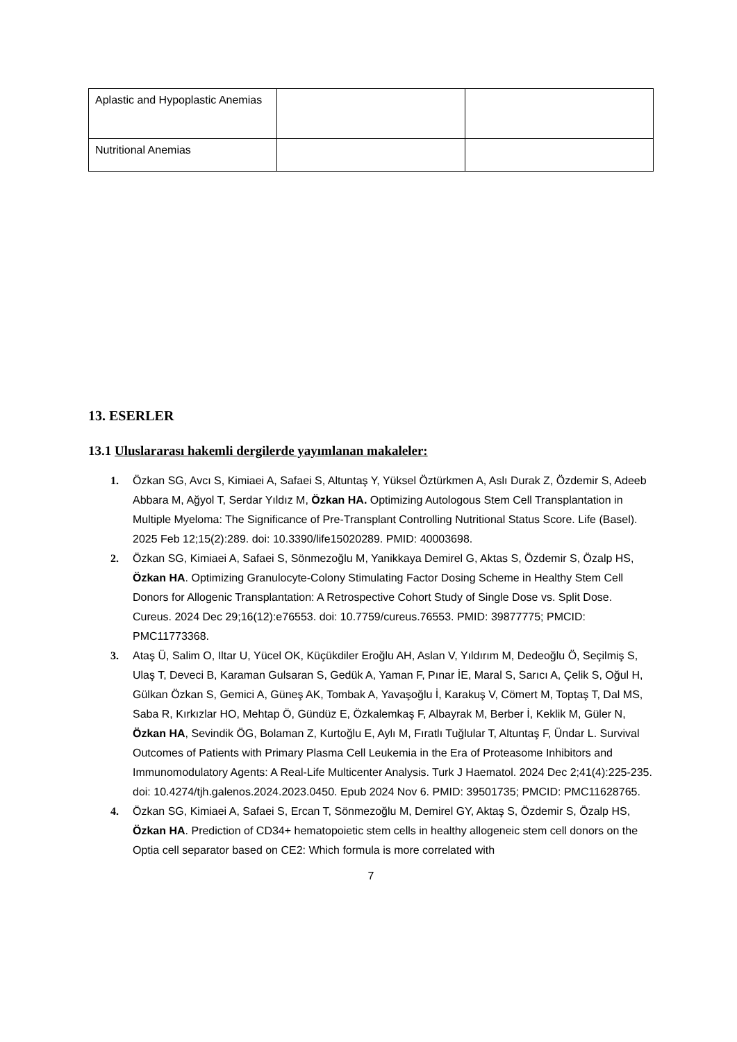| Aplastic and Hypoplastic Anemias | | |
| Nutritional Anemias | | |
13. ESERLER
13.1 Uluslararası hakemli dergilerde yayımlanan makaleler:
1. Özkan SG, Avcı S, Kimiaei A, Safaei S, Altuntaş Y, Yüksel Öztürkmen A, Aslı Durak Z, Özdemir S, Adeeb Abbara M, Ağyol T, Serdar Yıldız M, Özkan HA. Optimizing Autologous Stem Cell Transplantation in Multiple Myeloma: The Significance of Pre-Transplant Controlling Nutritional Status Score. Life (Basel). 2025 Feb 12;15(2):289. doi: 10.3390/life15020289. PMID: 40003698.
2. Özkan SG, Kimiaei A, Safaei S, Sönmezoğlu M, Yanikkaya Demirel G, Aktas S, Özdemir S, Özalp HS, Özkan HA. Optimizing Granulocyte-Colony Stimulating Factor Dosing Scheme in Healthy Stem Cell Donors for Allogenic Transplantation: A Retrospective Cohort Study of Single Dose vs. Split Dose. Cureus. 2024 Dec 29;16(12):e76553. doi: 10.7759/cureus.76553. PMID: 39877775; PMCID: PMC11773368.
3. Ataş Ü, Salim O, Iltar U, Yücel OK, Küçükdiler Eroğlu AH, Aslan V, Yıldırım M, Dedeoğlu Ö, Seçilmiş S, Ulaş T, Deveci B, Karaman Gulsaran S, Gedük A, Yaman F, Pınar İE, Maral S, Sarıcı A, Çelik S, Oğul H, Gülkan Özkan S, Gemici A, Güneş AK, Tombak A, Yavaşoğlu İ, Karakuş V, Cömert M, Toptaş T, Dal MS, Saba R, Kırkızlar HO, Mehtap Ö, Gündüz E, Özkalemkaş F, Albayrak M, Berber İ, Keklik M, Güler N, Özkan HA, Sevindik ÖG, Bolaman Z, Kurtoğlu E, Aylı M, Fıratlı Tuğlular T, Altuntaş F, Ündar L. Survival Outcomes of Patients with Primary Plasma Cell Leukemia in the Era of Proteasome Inhibitors and Immunomodulatory Agents: A Real-Life Multicenter Analysis. Turk J Haematol. 2024 Dec 2;41(4):225-235. doi: 10.4274/tjh.galenos.2024.2023.0450. Epub 2024 Nov 6. PMID: 39501735; PMCID: PMC11628765.
4. Özkan SG, Kimiaei A, Safaei S, Ercan T, Sönmezoğlu M, Demirel GY, Aktaş S, Özdemir S, Özalp HS, Özkan HA. Prediction of CD34+ hematopoietic stem cells in healthy allogeneic stem cell donors on the Optia cell separator based on CE2: Which formula is more correlated with
7